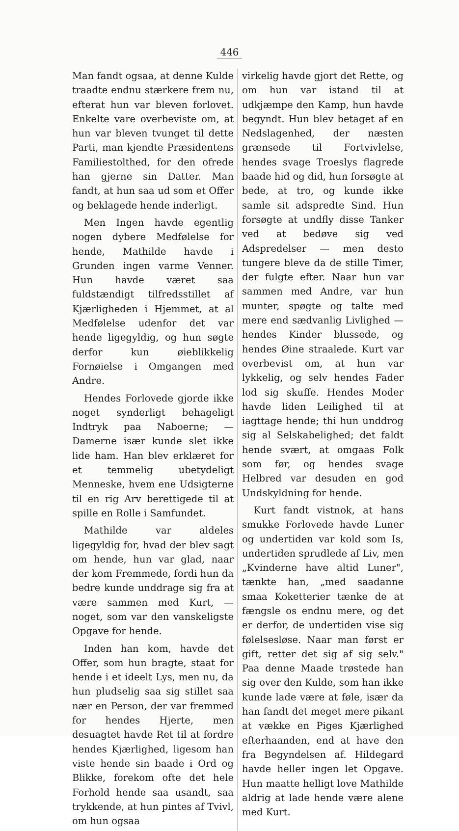446
Man fandt ogsaa, at denne Kulde traadte endnu stærkere frem nu, efterat hun var bleven forlovet. Enkelte vare overbeviste om, at hun var bleven tvunget til dette Parti, man kjendte Præsidentens Familiestolthed, for den ofrede han gjerne sin Datter. Man fandt, at hun saa ud som et Offer og beklagede hende inderligt.
Men Ingen havde egentlig nogen dybere Medfølelse for hende, Mathilde havde i Grunden ingen varme Venner. Hun havde været saa fuldstændigt tilfredsstillet af Kjærligheden i Hjemmet, at al Medfølelse udenfor det var hende ligegyldig, og hun søgte derfor kun øieblikkelig Fornøielse i Omgangen med Andre.
Hendes Forlovede gjorde ikke noget synderligt behageligt Indtryk paa Naboerne; — Damerne især kunde slet ikke lide ham. Han blev erklæret for et temmelig ubetydeligt Menneske, hvem ene Udsigterne til en rig Arv berettigede til at spille en Rolle i Samfundet.
Mathilde var aldeles ligegyldig for, hvad der blev sagt om hende, hun var glad, naar der kom Fremmede, fordi hun da bedre kunde unddrage sig fra at være sammen med Kurt, — noget, som var den vanskeligste Opgave for hende.
Inden han kom, havde det Offer, som hun bragte, staat for hende i et ideelt Lys, men nu, da hun pludselig saa sig stillet saa nær en Person, der var fremmed for hendes Hjerte, men desuagtet havde Ret til at fordre hendes Kjærlighed, ligesom han viste hende sin baade i Ord og Blikke, forekom ofte det hele Forhold hende saa usandt, saa trykkende, at hun pintes af Tvivl, om hun ogsaa
virkelig havde gjort det Rette, og om hun var istand til at udkjæmpe den Kamp, hun havde begyndt. Hun blev betaget af en Nedslagenhed, der næsten grænsede til Fortvivlelse, hendes svage Troeslys flagrede baade hid og did, hun forsøgte at bede, at tro, og kunde ikke samle sit adspredte Sind. Hun forsøgte at undfly disse Tanker ved at bedøve sig ved Adspredelser — men desto tungere bleve da de stille Timer, der fulgte efter. Naar hun var sammen med Andre, var hun munter, spøgte og talte med mere end sædvanlig Livlighed — hendes Kinder blussede, og hendes Øine straalede. Kurt var overbevist om, at hun var lykkelig, og selv hendes Fader lod sig skuffe. Hendes Moder havde liden Leilighed til at iagttage hende; thi hun unddrog sig al Selskabelighed; det faldt hende svært, at omgaas Folk som før, og hendes svage Helbred var desuden en god Undskyldning for hende.
Kurt fandt vistnok, at hans smukke Forlovede havde Luner og undertiden var kold som Is, undertiden sprudlede af Liv, men „Kvinderne have altid Luner", tænkte han, „med saadanne smaa Koketterier tænke de at fængsle os endnu mere, og det er derfor, de undertiden vise sig følelsesløse. Naar man først er gift, retter det sig af sig selv." Paa denne Maade trøstede han sig over den Kulde, som han ikke kunde lade være at føle, især da han fandt det meget mere pikant at vække en Piges Kjærlighed efterhaanden, end at have den fra Begyndelsen af. Hildegard havde heller ingen let Opgave. Hun maatte helligt love Mathilde aldrig at lade hende være alene med Kurt.